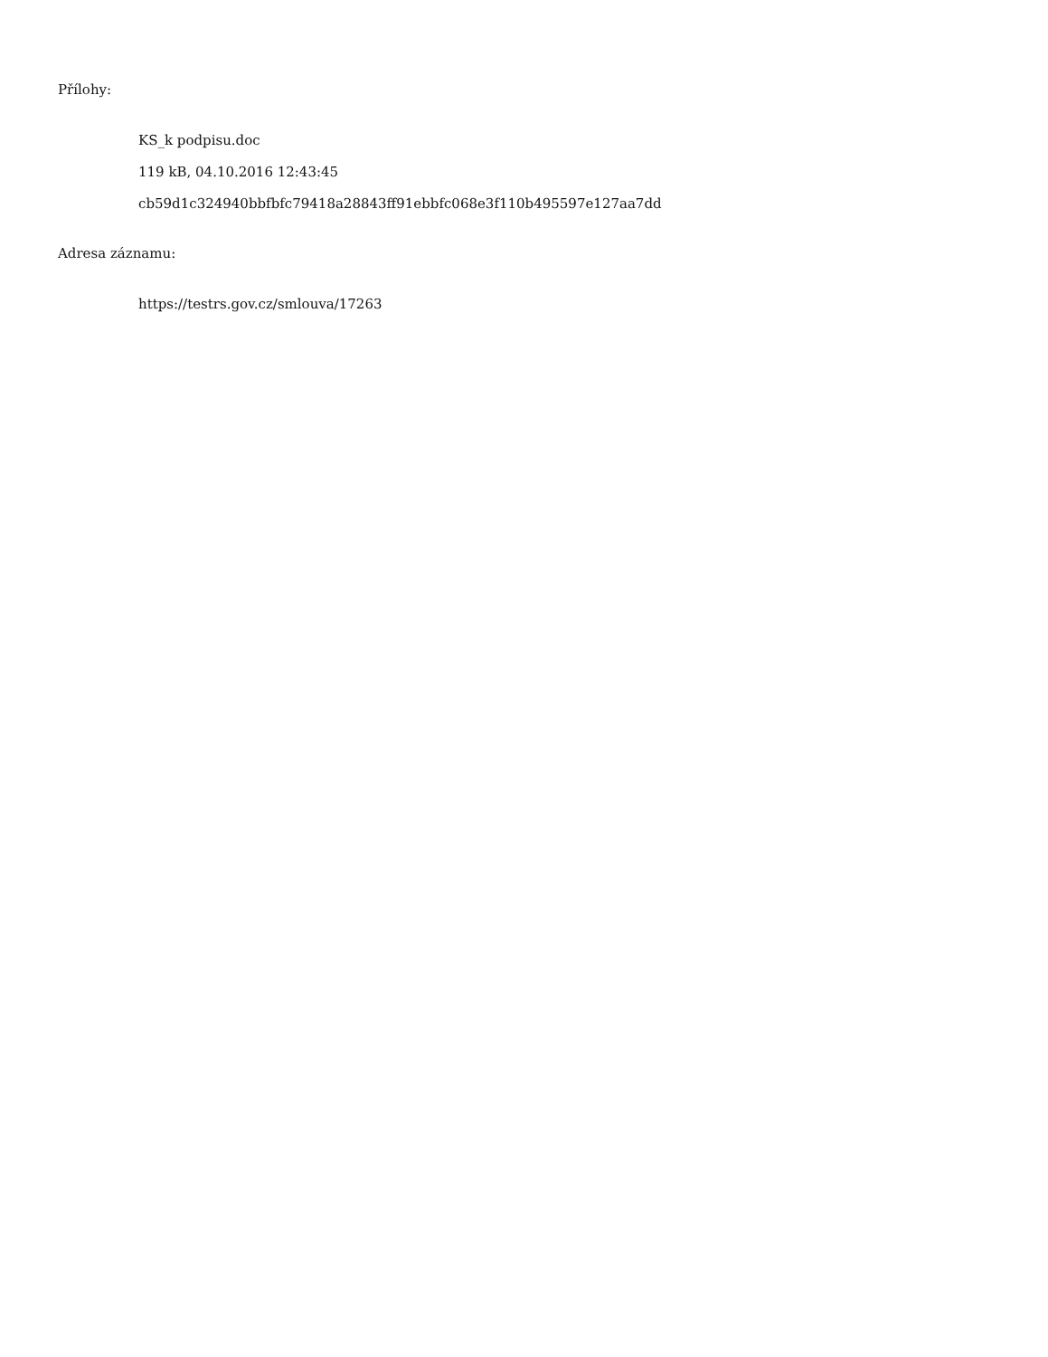Přílohy:
KS_k podpisu.doc
119 kB, 04.10.2016 12:43:45
cb59d1c324940bbfbfc79418a28843ff91ebbfc068e3f110b495597e127aa7dd
Adresa záznamu:
https://testrs.gov.cz/smlouva/17263